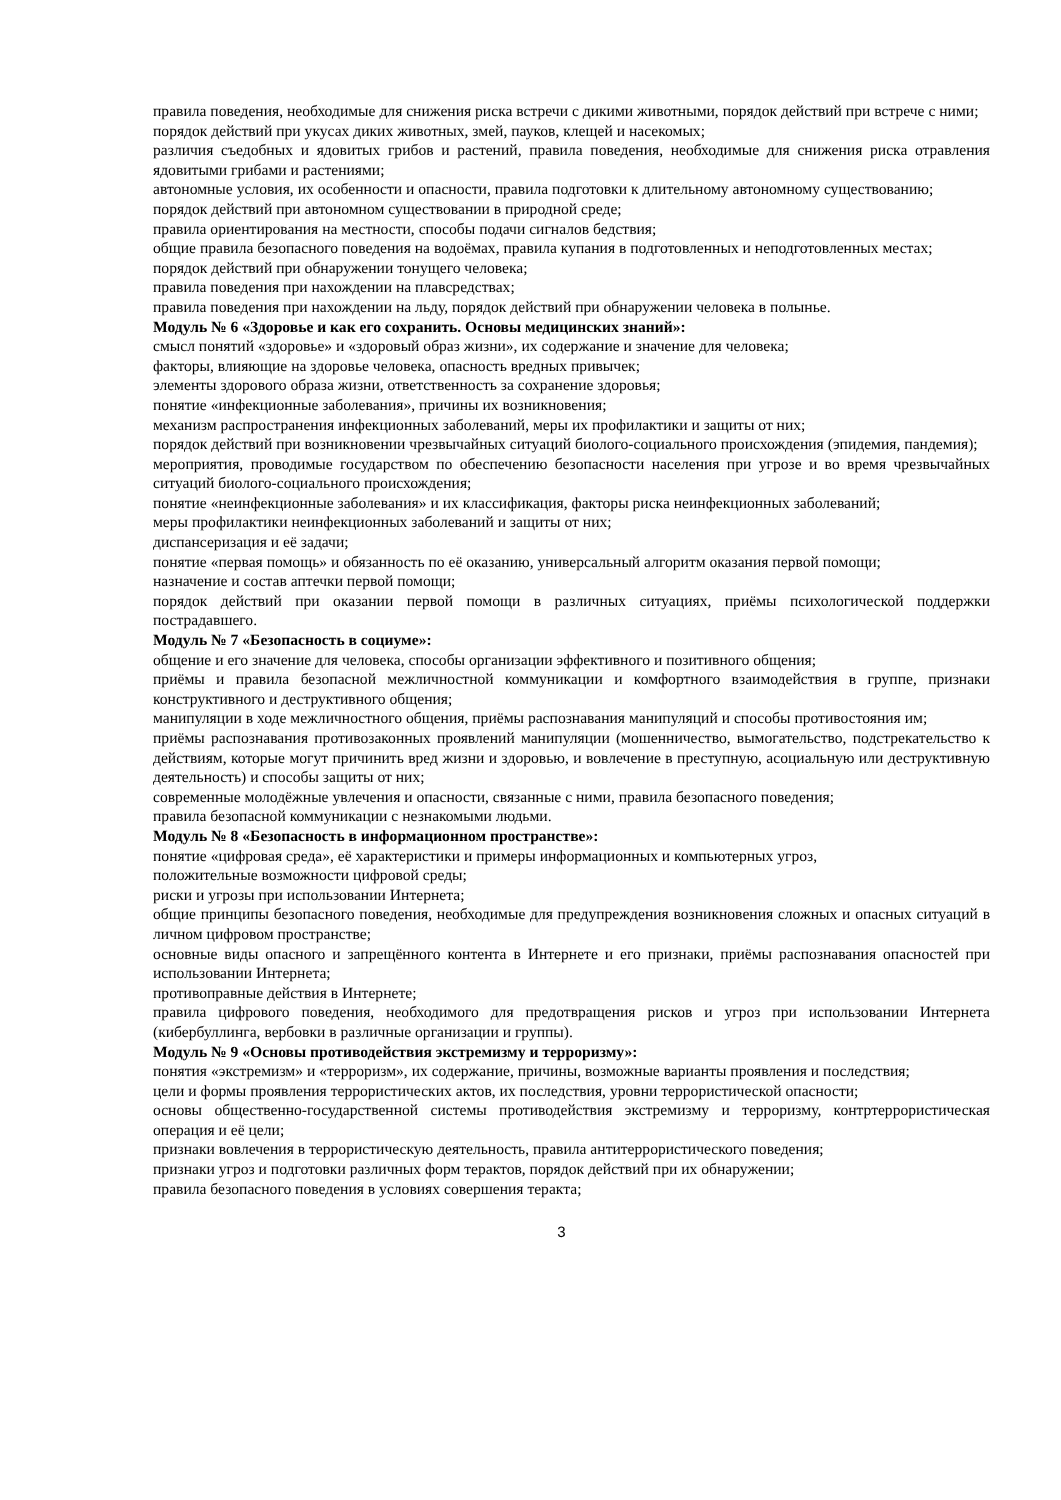правила поведения, необходимые для снижения риска встречи с дикими животными, порядок действий при встрече с ними;
порядок действий при укусах диких животных, змей, пауков, клещей и насекомых;
различия съедобных и ядовитых грибов и растений, правила поведения, необходимые для снижения риска отравления ядовитыми грибами и растениями;
автономные условия, их особенности и опасности, правила подготовки к длительному автономному существованию;
порядок действий при автономном существовании в природной среде;
правила ориентирования на местности, способы подачи сигналов бедствия;
общие правила безопасного поведения на водоёмах, правила купания в подготовленных и неподготовленных местах;
порядок действий при обнаружении тонущего человека;
правила поведения при нахождении на плавсредствах;
правила поведения при нахождении на льду, порядок действий при обнаружении человека в полынье.
Модуль № 6 «Здоровье и как его сохранить. Основы медицинских знаний»:
смысл понятий «здоровье» и «здоровый образ жизни», их содержание и значение для человека;
факторы, влияющие на здоровье человека, опасность вредных привычек;
элементы здорового образа жизни, ответственность за сохранение здоровья;
понятие «инфекционные заболевания», причины их возникновения;
механизм распространения инфекционных заболеваний, меры их профилактики и защиты от них;
порядок действий при возникновении чрезвычайных ситуаций биолого-социального происхождения (эпидемия, пандемия);
мероприятия, проводимые государством по обеспечению безопасности населения при угрозе и во время чрезвычайных ситуаций биолого-социального происхождения;
понятие «неинфекционные заболевания» и их классификация, факторы риска неинфекционных заболеваний;
меры профилактики неинфекционных заболеваний и защиты от них;
диспансеризация и её задачи;
понятие «первая помощь» и обязанность по её оказанию, универсальный алгоритм оказания первой помощи;
назначение и состав аптечки первой помощи;
порядок действий при оказании первой помощи в различных ситуациях, приёмы психологической поддержки пострадавшего.
Модуль № 7 «Безопасность в социуме»:
общение и его значение для человека, способы организации эффективного и позитивного общения;
приёмы и правила безопасной межличностной коммуникации и комфортного взаимодействия в группе, признаки конструктивного и деструктивного общения;
манипуляции в ходе межличностного общения, приёмы распознавания манипуляций и способы противостояния им;
приёмы распознавания противозаконных проявлений манипуляции (мошенничество, вымогательство, подстрекательство к действиям, которые могут причинить вред жизни и здоровью, и вовлечение в преступную, асоциальную или деструктивную деятельность) и способы защиты от них;
современные молодёжные увлечения и опасности, связанные с ними, правила безопасного поведения;
правила безопасной коммуникации с незнакомыми людьми.
Модуль № 8 «Безопасность в информационном пространстве»:
понятие «цифровая среда», её характеристики и примеры информационных и компьютерных угроз,
положительные возможности цифровой среды;
риски и угрозы при использовании Интернета;
общие принципы безопасного поведения, необходимые для предупреждения возникновения сложных и опасных ситуаций в личном цифровом пространстве;
основные виды опасного и запрещённого контента в Интернете и его признаки, приёмы распознавания опасностей при использовании Интернета;
противоправные действия в Интернете;
правила цифрового поведения, необходимого для предотвращения рисков и угроз при использовании Интернета (кибербуллинга, вербовки в различные организации и группы).
Модуль № 9 «Основы противодействия экстремизму и терроризму»:
понятия «экстремизм» и «терроризм», их содержание, причины, возможные варианты проявления и последствия;
цели и формы проявления террористических актов, их последствия, уровни террористической опасности;
основы общественно-государственной системы противодействия экстремизму и терроризму, контртеррористическая операция и её цели;
признаки вовлечения в террористическую деятельность, правила антитеррористического поведения;
признаки угроз и подготовки различных форм терактов, порядок действий при их обнаружении;
правила безопасного поведения в условиях совершения теракта;
3